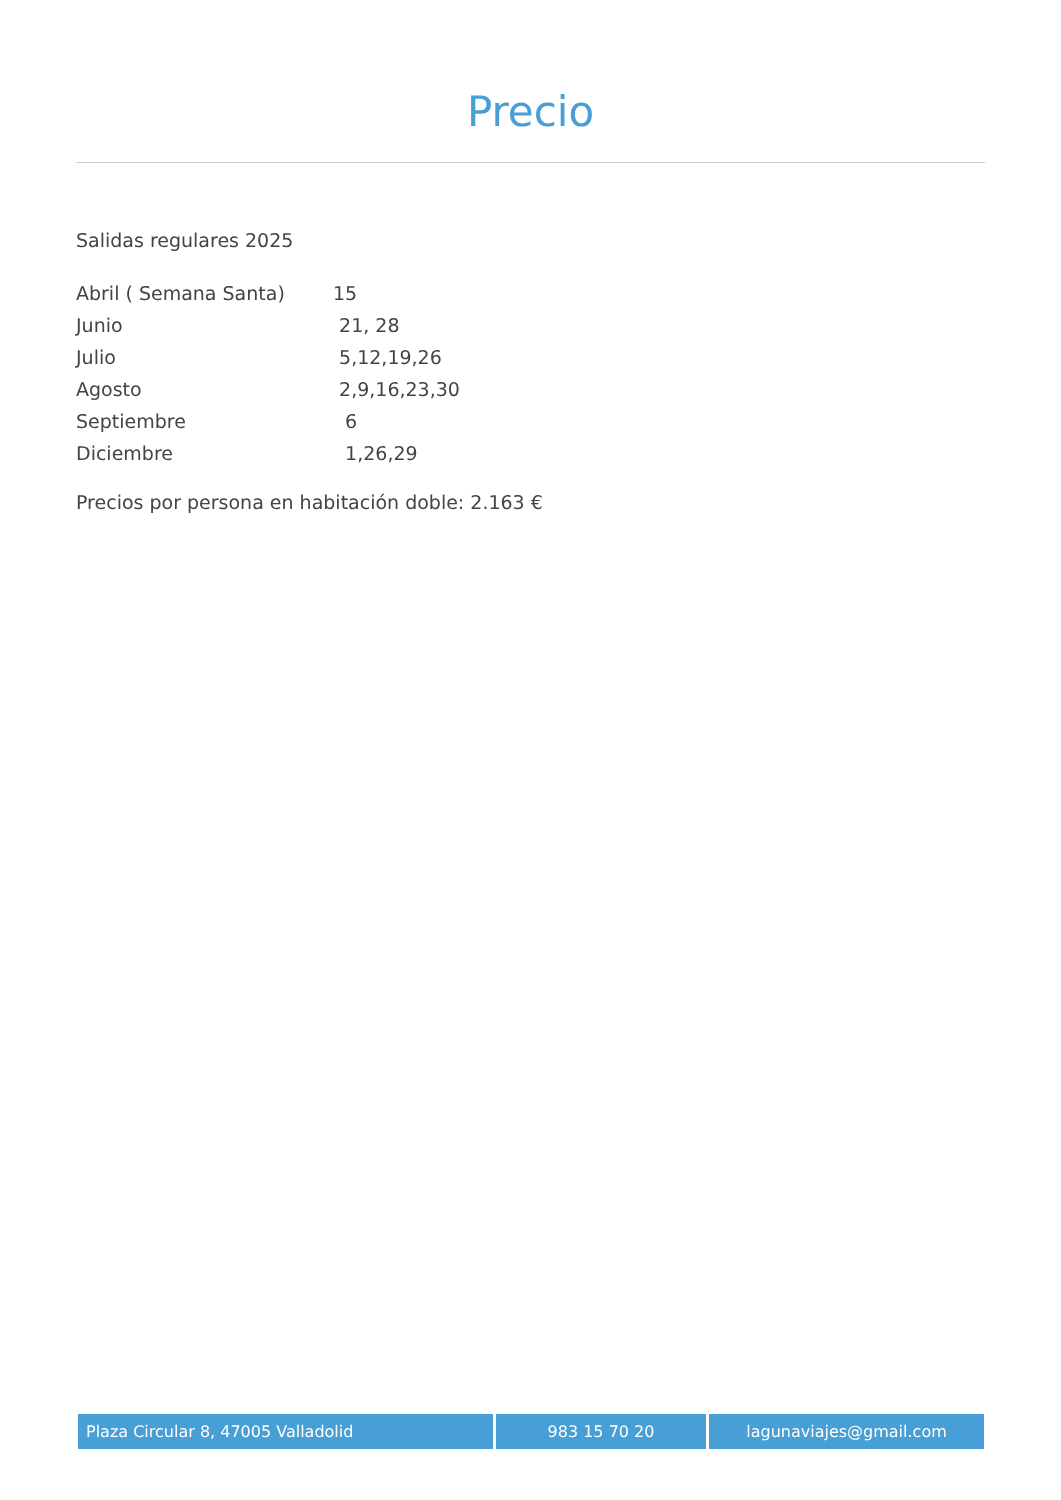Precio
Salidas regulares 2025
| Abril ( Semana Santa) | 15 |
| Junio | 21, 28 |
| Julio | 5,12,19,26 |
| Agosto | 2,9,16,23,30 |
| Septiembre | 6 |
| Diciembre | 1,26,29 |
Precios por persona en habitación doble: 2.163 €
Plaza Circular 8, 47005 Valladolid 983 15 70 20 lagunaviajes@gmail.com